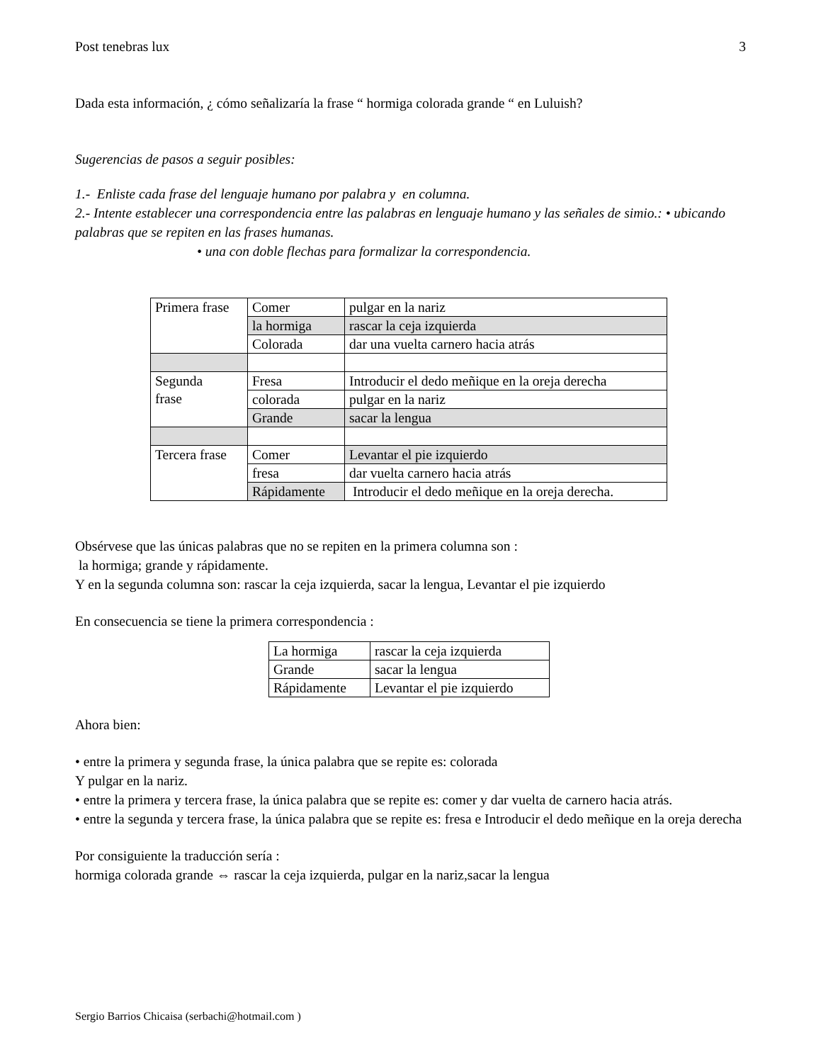Post tenebras lux 3
Dada esta información, ¿ cómo señalizaría la frase “ hormiga colorada grande “ en Luluish?
Sugerencias de pasos a seguir posibles:
1.- Enliste cada frase del lenguaje humano por palabra y en columna.
2.- Intente establecer una correspondencia entre las palabras en lenguaje humano y las señales de simio.: • ubicando palabras que se repiten en las frases humanas.
• una con doble flechas para formalizar la correspondencia.
| Primera frase | Comer | pulgar en la nariz |
| | la hormiga | rascar la ceja izquierda |
| | Colorada | dar una vuelta carnero hacia atrás |
| Segunda frase | Fresa | Introducir el dedo meñique en la oreja derecha |
| | colorada | pulgar en la nariz |
| | Grande | sacar la lengua |
| Tercera frase | Comer | Levantar el pie izquierdo |
| | fresa | dar vuelta carnero hacia atrás |
| | Rápidamente | Introducir el dedo meñique en la oreja derecha. |
Obsérvese que las únicas palabras que no se repiten en la primera columna son :
la hormiga; grande y rápidamente.
Y en la segunda columna son: rascar la ceja izquierda, sacar la lengua, Levantar el pie izquierdo
En consecuencia se tiene la primera correspondencia :
| La hormiga | rascar la ceja izquierda |
| Grande | sacar la lengua |
| Rápidamente | Levantar el pie izquierdo |
Ahora bien:
• entre la primera y segunda frase, la única palabra que se repite es: colorada
Y pulgar en la nariz.
• entre la primera y tercera frase, la única palabra que se repite es: comer y dar vuelta de carnero hacia atrás.
• entre la segunda y tercera frase, la única palabra que se repite es: fresa e Introducir el dedo meñique en la oreja derecha
Por consiguiente la traducción sería :
hormiga colorada grande ⇔ rascar la ceja izquierda, pulgar en la nariz,sacar la lengua
Sergio Barrios Chicaisa (serbachi@hotmail.com )